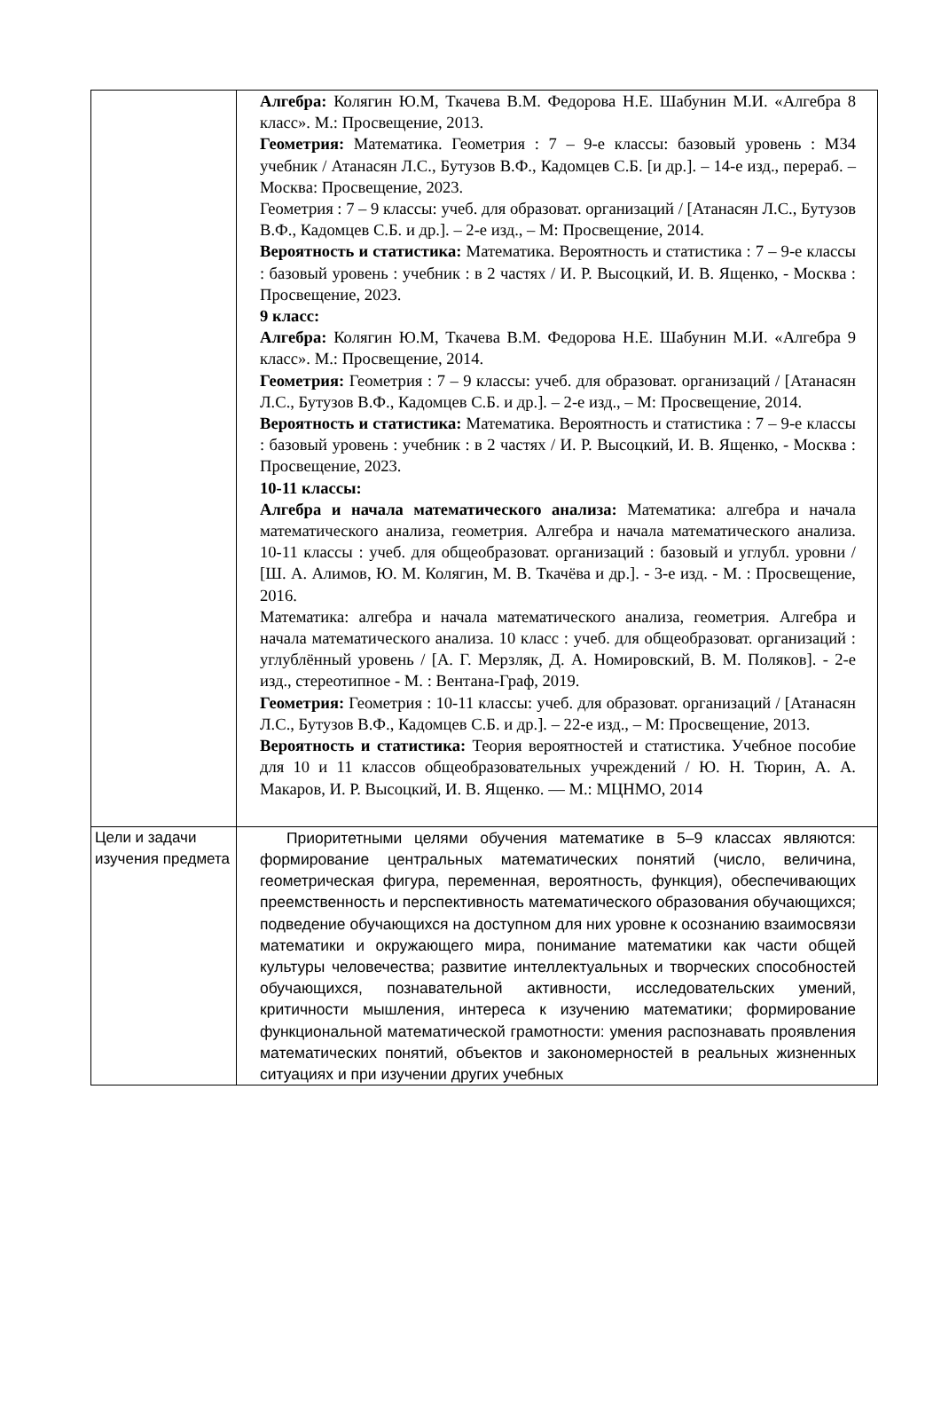| | Алгебра: Колягин Ю.М, Ткачева В.М. Федорова Н.Е. Шабунин М.И. «Алгебра 8 класс». М.: Просвещение, 2013. Геометрия: Математика. Геометрия : 7 – 9-е классы: базовый уровень : М34 учебник / Атанасян Л.С., Бутузов В.Ф., Кадомцев С.Б. [и др.]. – 14-е изд., перераб. – Москва: Просвещение, 2023. Геометрия : 7 – 9 классы: учеб. для образоват. организаций / [Атанасян Л.С., Бутузов В.Ф., Кадомцев С.Б. и др.]. – 2-е изд., – М: Просвещение, 2014. Вероятность и статистика: Математика. Вероятность и статистика : 7 – 9-е классы : базовый уровень : учебник : в 2 частях / И. Р. Высоцкий, И. В. Ященко, - Москва : Просвещение, 2023. 9 класс: Алгебра: Колягин Ю.М, Ткачева В.М. Федорова Н.Е. Шабунин М.И. «Алгебра 9 класс». М.: Просвещение, 2014. Геометрия: Геометрия : 7 – 9 классы: учеб. для образоват. организаций / [Атанасян Л.С., Бутузов В.Ф., Кадомцев С.Б. и др.]. – 2-е изд., – М: Просвещение, 2014. Вероятность и статистика: Математика. Вероятность и статистика : 7 – 9-е классы : базовый уровень : учебник : в 2 частях / И. Р. Высоцкий, И. В. Ященко, - Москва : Просвещение, 2023. 10-11 классы: Алгебра и начала математического анализа: Математика: алгебра и начала математического анализа, геометрия. Алгебра и начала математического анализа. 10-11 классы : учеб. для общеобразоват. организаций : базовый и углубл. уровни / [Ш. А. Алимов, Ю. М. Колягин, М. В. Ткачёва и др.]. - 3-е изд. - М. : Просвещение, 2016. Математика: алгебра и начала математического анализа, геометрия. Алгебра и начала математического анализа. 10 класс : учеб. для общеобразоват. организаций : углублённый уровень / [А. Г. Мерзляк, Д. А. Номировский, В. М. Поляков]. - 2-е изд., стереотипное - М. : Вентана-Граф, 2019. Геометрия: Геометрия : 10-11 классы: учеб. для образоват. организаций / [Атанасян Л.С., Бутузов В.Ф., Кадомцев С.Б. и др.]. – 22-е изд., – М: Просвещение, 2013. Вероятность и статистика: Теория вероятностей и статистика. Учебное пособие для 10 и 11 классов общеобразовательных учреждений / Ю. Н. Тюрин, А. А. Макаров, И. Р. Высоцкий, И. В. Ященко. — М.: МЦНМО, 2014 |
| Цели и задачи изучения предмета | Приоритетными целями обучения математике в 5–9 классах являются: формирование центральных математических понятий (число, величина, геометрическая фигура, переменная, вероятность, функция), обеспечивающих преемственность и перспективность математического образования обучающихся; подведение обучающихся на доступном для них уровне к осознанию взаимосвязи математики и окружающего мира, понимание математики как части общей культуры человечества; развитие интеллектуальных и творческих способностей обучающихся, познавательной активности, исследовательских умений, критичности мышления, интереса к изучению математики; формирование функциональной математической грамотности: умения распознавать проявления математических понятий, объектов и закономерностей в реальных жизненных ситуациях и при изучении других учебных |